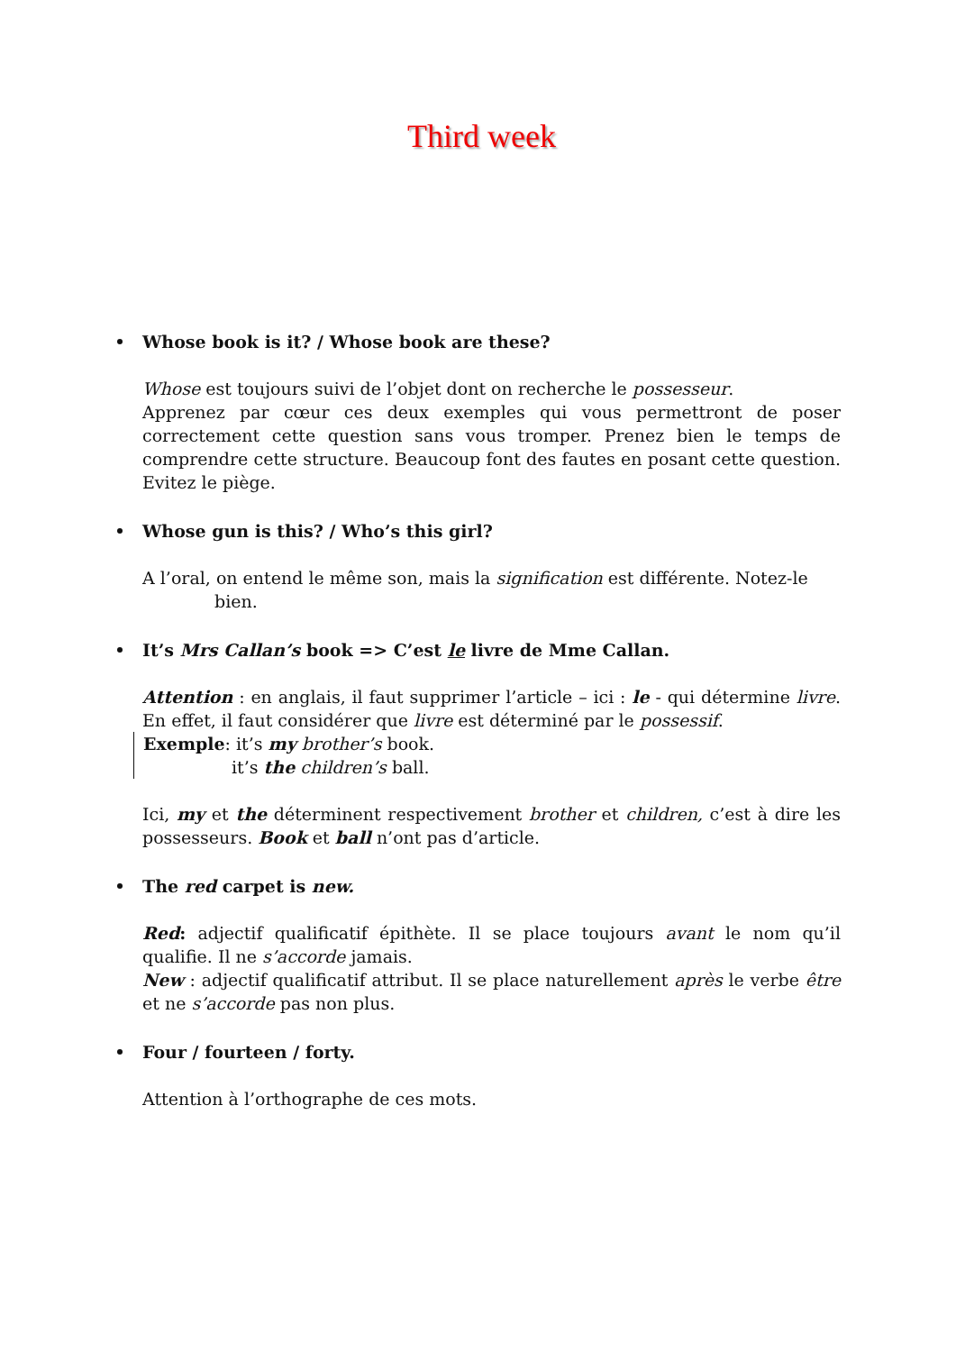Third week
Whose book is it? / Whose book are these?
Whose est toujours suivi de l’objet dont on recherche le possesseur.
Apprenez par cœur ces deux exemples qui vous permettront de poser correctement cette question sans vous tromper. Prenez bien le temps de comprendre cette structure. Beaucoup font des fautes en posant cette question. Evitez le piège.
Whose gun is this? / Who’s this girl?
A l’oral, on entend le même son, mais la signification est différente. Notez-le
bien.
It’s Mrs Callan’s book => C’est le livre de Mme Callan.
Attention : en anglais, il faut supprimer l’article – ici : le - qui détermine livre. En effet, il faut considérer que livre est déterminé par le possessif.
Exemple: it’s my brother’s book.
it’s the children’s ball.
Ici, my et the déterminent respectivement brother et children, c’est à dire les possesseurs. Book et ball n’ont pas d’article.
The red carpet is new.
Red: adjectif qualificatif épithète. Il se place toujours avant le nom qu’il qualifie. Il ne s’accorde jamais.
New : adjectif qualificatif attribut. Il se place naturellement après le verbe être et ne s’accorde pas non plus.
Four / fourteen / forty.
Attention à l’orthographe de ces mots.